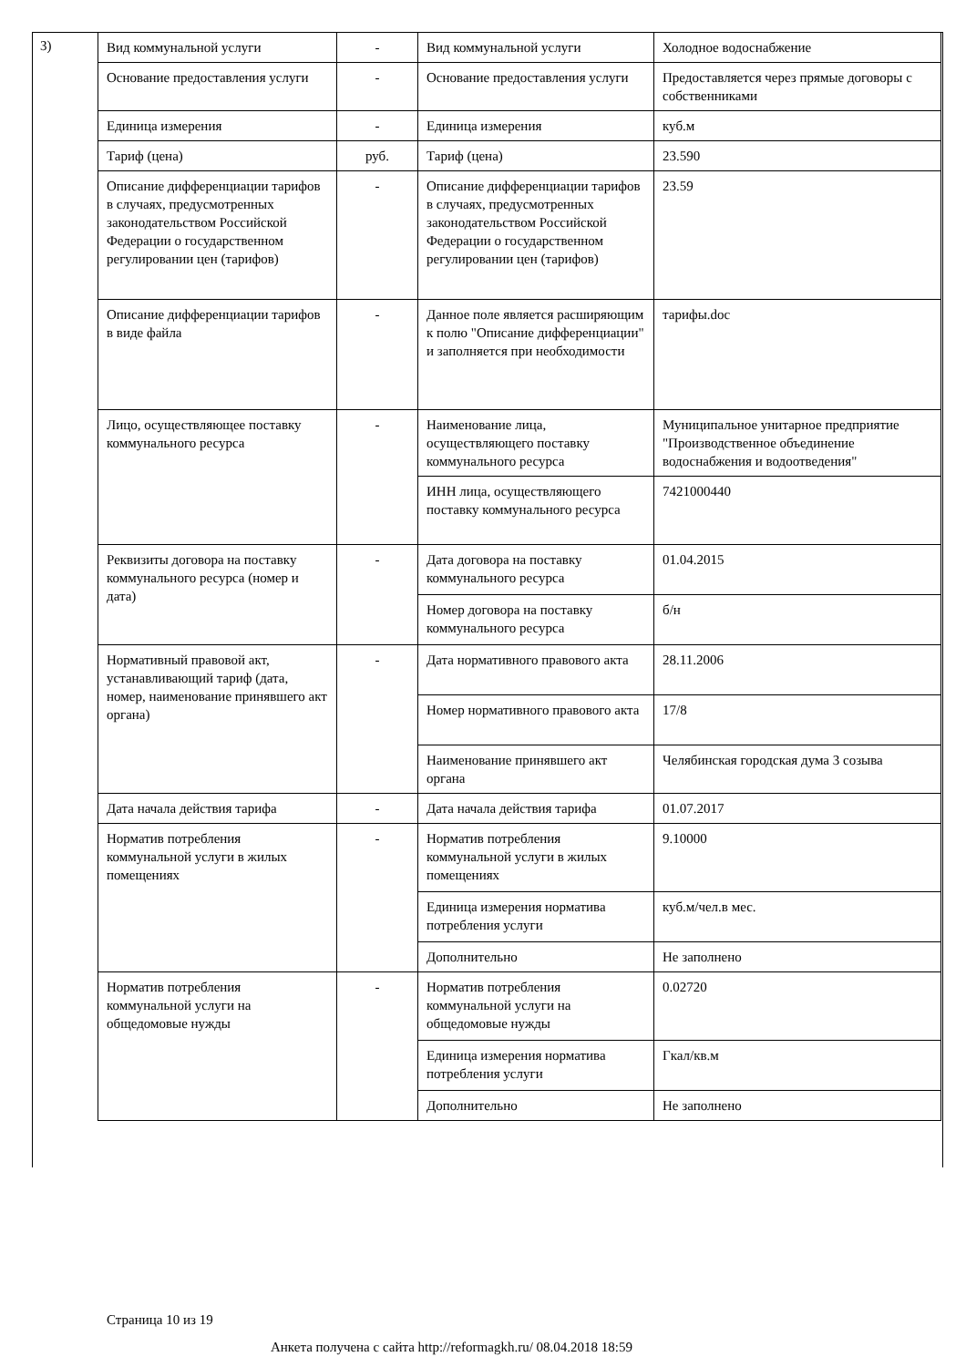3)
| Вид коммунальной услуги | - | Вид коммунальной услуги | Холодное водоснабжение |
| Основание предоставления услуги | - | Основание предоставления услуги | Предоставляется через прямые договоры с собственниками |
| Единица измерения | - | Единица измерения | куб.м |
| Тариф (цена) | руб. | Тариф (цена) | 23.590 |
| Описание дифференциации тарифов в случаях, предусмотренных законодательством Российской Федерации о государственном регулировании цен (тарифов) | - | Описание дифференциации тарифов в случаях, предусмотренных законодательством Российской Федерации о государственном регулировании цен (тарифов) | 23.59 |
| Описание дифференциации тарифов в виде файла | - | Данное поле является расширяющим к полю "Описание дифференциации" и заполняется при необходимости | тарифы.doc |
| Лицо, осуществляющее поставку коммунального ресурса | - | Наименование лица, осуществляющего поставку коммунального ресурса | Муниципальное унитарное предприятие "Производственное объединение водоснабжения и водоотведения" |
| | | ИНН лица, осуществляющего поставку коммунального ресурса | 7421000440 |
| Реквизиты договора на поставку коммунального ресурса (номер и дата) | - | Дата договора на поставку коммунального ресурса | 01.04.2015 |
| | | Номер договора на поставку коммунального ресурса | б/н |
| Нормативный правовой акт, устанавливающий тариф (дата, номер, наименование принявшего акт органа) | - | Дата нормативного правового акта | 28.11.2006 |
| | | Номер нормативного правового акта | 17/8 |
| | | Наименование принявшего акт органа | Челябинская городская дума 3 созыва |
| Дата начала действия тарифа | - | Дата начала действия тарифа | 01.07.2017 |
| Норматив потребления коммунальной услуги в жилых помещениях | - | Норматив потребления коммунальной услуги в жилых помещениях | 9.10000 |
| | | Единица измерения норматива потребления услуги | куб.м/чел.в мес. |
| | | Дополнительно | Не заполнено |
| Норматив потребления коммунальной услуги на общедомовые нужды | - | Норматив потребления коммунальной услуги на общедомовые нужды | 0.02720 |
| | | Единица измерения норматива потребления услуги | Гкал/кв.м |
| | | Дополнительно | Не заполнено |
Страница 10 из 19
Анкета получена с сайта http://reformagkh.ru/ 08.04.2018 18:59